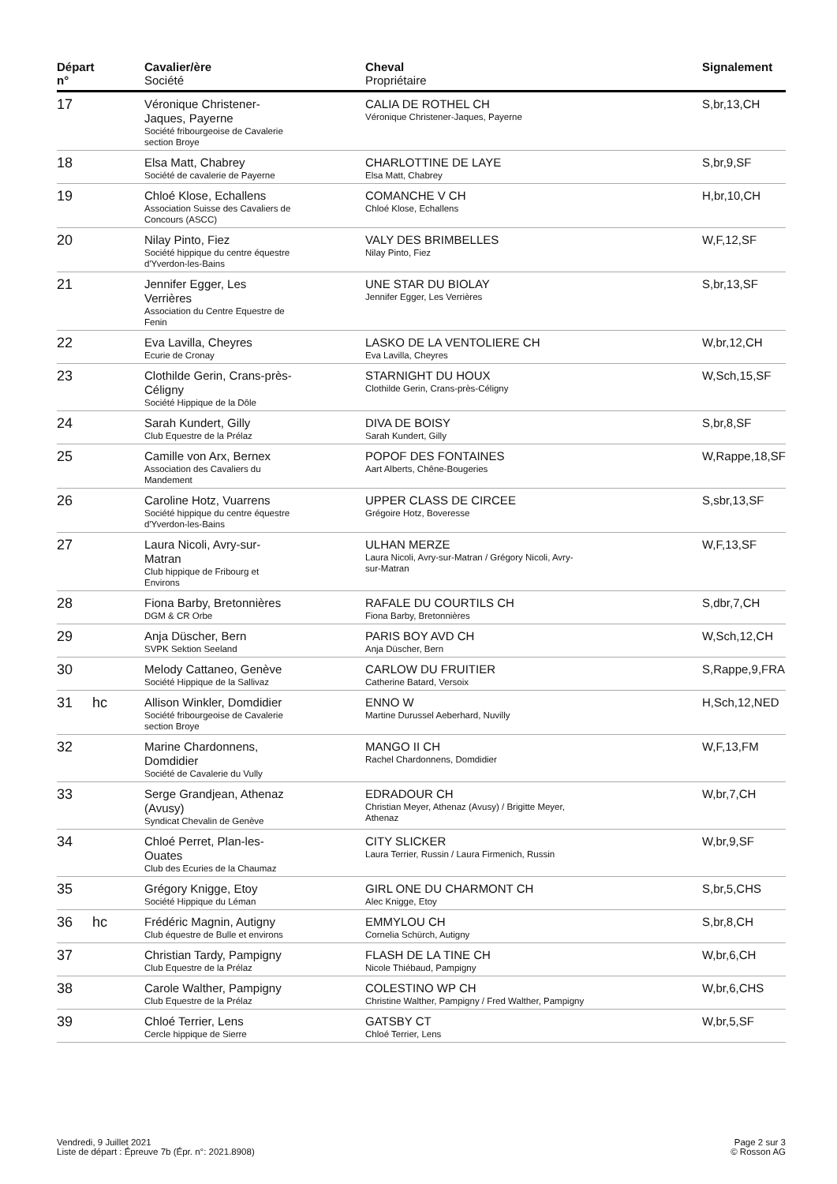| Départ n° | | Cavalier/ère Société | Cheval Propriétaire | Signalement |
| --- | --- | --- | --- | --- |
| 17 | | Véronique Christener- Jaques, Payerne Société fribourgeoise de Cavalerie section Broye | CALIA DE ROTHEL CH Véronique Christener-Jaques, Payerne | S,br,13,CH |
| 18 | | Elsa Matt, Chabrey Société de cavalerie de Payerne | CHARLOTTINE DE LAYE Elsa Matt, Chabrey | S,br,9,SF |
| 19 | | Chloé Klose, Echallens Association Suisse des Cavaliers de Concours (ASCC) | COMANCHE V CH Chloé Klose, Echallens | H,br,10,CH |
| 20 | | Nilay Pinto, Fiez Société hippique du centre équestre d'Yverdon-les-Bains | VALY DES BRIMBELLES Nilay Pinto, Fiez | W,F,12,SF |
| 21 | | Jennifer Egger, Les Verrières Association du Centre Equestre de Fenin | UNE STAR DU BIOLAY Jennifer Egger, Les Verrières | S,br,13,SF |
| 22 | | Eva Lavilla, Cheyres Ecurie de Cronay | LASKO DE LA VENTOLIERE CH Eva Lavilla, Cheyres | W,br,12,CH |
| 23 | | Clothilde Gerin, Crans-près- Céligny Société Hippique de la Dôle | STARNIGHT DU HOUX Clothilde Gerin, Crans-près-Céligny | W,Sch,15,SF |
| 24 | | Sarah Kundert, Gilly Club Equestre de la Prélaz | DIVA DE BOISY Sarah Kundert, Gilly | S,br,8,SF |
| 25 | | Camille von Arx, Bernex Association des Cavaliers du Mandement | POPOF DES FONTAINES Aart Alberts, Chêne-Bougeries | W,Rappe,18,SF |
| 26 | | Caroline Hotz, Vuarrens Société hippique du centre équestre d'Yverdon-les-Bains | UPPER CLASS DE CIRCEE Grégoire Hotz, Boveresse | S,sbr,13,SF |
| 27 | | Laura Nicoli, Avry-sur- Matran Club hippique de Fribourg et Environs | ULHAN MERZE Laura Nicoli, Avry-sur-Matran / Grégory Nicoli, Avry- sur-Matran | W,F,13,SF |
| 28 | | Fiona Barby, Bretonnières DGM & CR Orbe | RAFALE DU COURTILS CH Fiona Barby, Bretonnières | S,dbr,7,CH |
| 29 | | Anja Düscher, Bern SVPK Sektion Seeland | PARIS BOY AVD CH Anja Düscher, Bern | W,Sch,12,CH |
| 30 | | Melody Cattaneo, Genève Société Hippique de la Sallivaz | CARLOW DU FRUITIER Catherine Batard, Versoix | S,Rappe,9,FRA |
| 31 | hc | Allison Winkler, Domdidier Société fribourgeoise de Cavalerie section Broye | ENNO W Martine Durussel Aeberhard, Nuvilly | H,Sch,12,NED |
| 32 | | Marine Chardonnens, Domdidier Société de Cavalerie du Vully | MANGO II CH Rachel Chardonnens, Domdidier | W,F,13,FM |
| 33 | | Serge Grandjean, Athenaz (Avusy) Syndicat Chevalin de Genève | EDRADOUR CH Christian Meyer, Athenaz (Avusy) / Brigitte Meyer, Athenaz | W,br,7,CH |
| 34 | | Chloé Perret, Plan-les- Ouates Club des Ecuries de la Chaumaz | CITY SLICKER Laura Terrier, Russin / Laura Firmenich, Russin | W,br,9,SF |
| 35 | | Grégory Knigge, Etoy Société Hippique du Léman | GIRL ONE DU CHARMONT CH Alec Knigge, Etoy | S,br,5,CHS |
| 36 | hc | Frédéric Magnin, Autigny Club équestre de Bulle et environs | EMMYLOU CH Cornelia Schürch, Autigny | S,br,8,CH |
| 37 | | Christian Tardy, Pampigny Club Equestre de la Prélaz | FLASH DE LA TINE CH Nicole Thiébaud, Pampigny | W,br,6,CH |
| 38 | | Carole Walther, Pampigny Club Equestre de la Prélaz | COLESTINO WP CH Christine Walther, Pampigny / Fred Walther, Pampigny | W,br,6,CHS |
| 39 | | Chloé Terrier, Lens Cercle hippique de Sierre | GATSBY CT Chloé Terrier, Lens | W,br,5,SF |
Vendredi, 9 Juillet 2021
Liste de départ : Épreuve 7b (Épr. n°: 2021.8908)
Page 2 sur 3
© Rosson AG